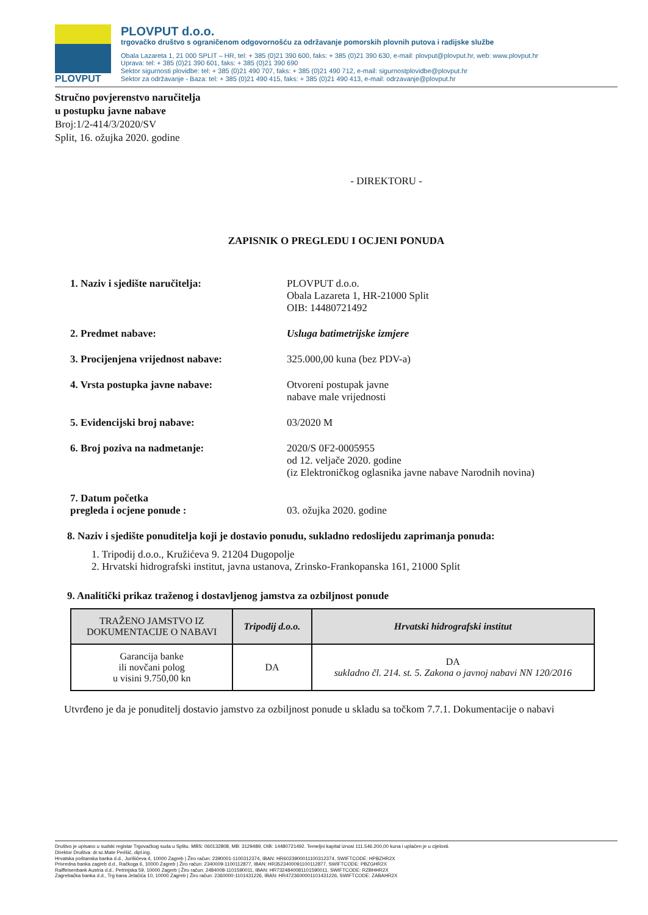PLOVPUT
PLOVPUT d.o.o.
trgovačko društvo s ograničenom odgovornošću za održavanje pomorskih plovnih putova i radijske službe
Obala Lazareta 1, 21 000 SPLIT – HR, tel: + 385 (0)21 390 600, faks: + 385 (0)21 390 630, e-mail: plovput@plovput.hr, web: www.plovput.hr
Uprava: tel: + 385 (0)21 390 601, faks: + 385 (0)21 390 690
Sektor sigurnosti plovidbe: tel: + 385 (0)21 490 707, faks: + 385 (0)21 490 712, e-mail: sigurnostplovidbe@plovput.hr
Sektor za održavanje - Baza: tel: + 385 (0)21 490 415, faks: + 385 (0)21 490 413, e-mail: odrzavanje@plovput.hr
Stručno povjerenstvo naručitelja
u postupku javne nabave
Broj:1/2-414/3/2020/SV
Split, 16. ožujka 2020. godine
- DIREKTORU -
ZAPISNIK O PREGLEDU I OCJENI PONUDA
1. Naziv i sjedište naručitelja: PLOVPUT d.o.o.
Obala Lazareta 1, HR-21000 Split
OIB: 14480721492
2. Predmet nabave: Usluga batimetrijske izmjere
3. Procijenjena vrijednost nabave: 325.000,00 kuna (bez PDV-a)
4. Vrsta postupka javne nabave: Otvoreni postupak javne
nabave male vrijednosti
5. Evidencijski broj nabave: 03/2020 M
6. Broj poziva na nadmetanje: 2020/S 0F2-0005955
od 12. veljače 2020. godine
(iz Elektroničkog oglasnika javne nabave Narodnih novina)
7. Datum početka
pregleda i ocjene ponude :
03. ožujka 2020. godine
8. Naziv i sjedište ponuditelja koji je dostavio ponudu, sukladno redoslijedu zaprimanja ponuda:
1. Tripodij d.o.o., Kružićeva 9. 21204 Dugopolje
2. Hrvatski hidrografski institut, javna ustanova, Zrinsko-Frankopanska 161, 21000 Split
9. Analitički prikaz traženog i dostavljenog jamstva za ozbiljnost ponude
| TRAŽENO JAMSTVO IZ DOKUMENTACIJE O NABAVI | Tripodij d.o.o. | Hrvatski hidrografski institut |
| --- | --- | --- |
| Garancija banke ili novčani polog u visini 9.750,00 kn | DA | DA sukladno čl. 214. st. 5. Zakona o javnoj nabavi NN 120/2016 |
Utvrđeno je da je ponuditelj dostavio jamstvo za ozbiljnost ponude u skladu sa točkom 7.7.1. Dokumentacije o nabavi
Društvo je upisano u sudski registar Trgovačkog suda u Splitu. MBS: 060132808, MB: 3129489, OIB: 14480721492. Temeljni kapital iznosi 111.546.200,00 kuna i uplaćen je u cijelosti.
Direktor Društva: dr.sc.Mate Perišić, dipl.ing.
Hrvatska poštanska banka d.d., Jurišićeva 4, 10000 Zagreb | Žiro račun: 2390001-1100312374, IBAN: HR6023900011100312374, SWIFTCODE: HPBZHR2X
Privredna banka zagreb d.d., Račkoga 6, 10000 Zagreb | Žiro račun: 2340009-1100112877, IBAN: HR3523400091100112877, SWIFTCODE: PBZGHR2X
Raiffeisenbank Austria d.d., Petrinjska 59, 10000 Zagreb | Žiro račun: 2484008-1101590011, IBAN: HR7324840081101590011, SWIFTCODE: RZBHHR2X
Zagrebačka banka d.d., Trg bana Jelačića 10, 10000 Zagreb | Žiro račun: 2360000-1101431226, IBAN: HR4723600001101431226, SWIFTCODE: ZABAHR2X